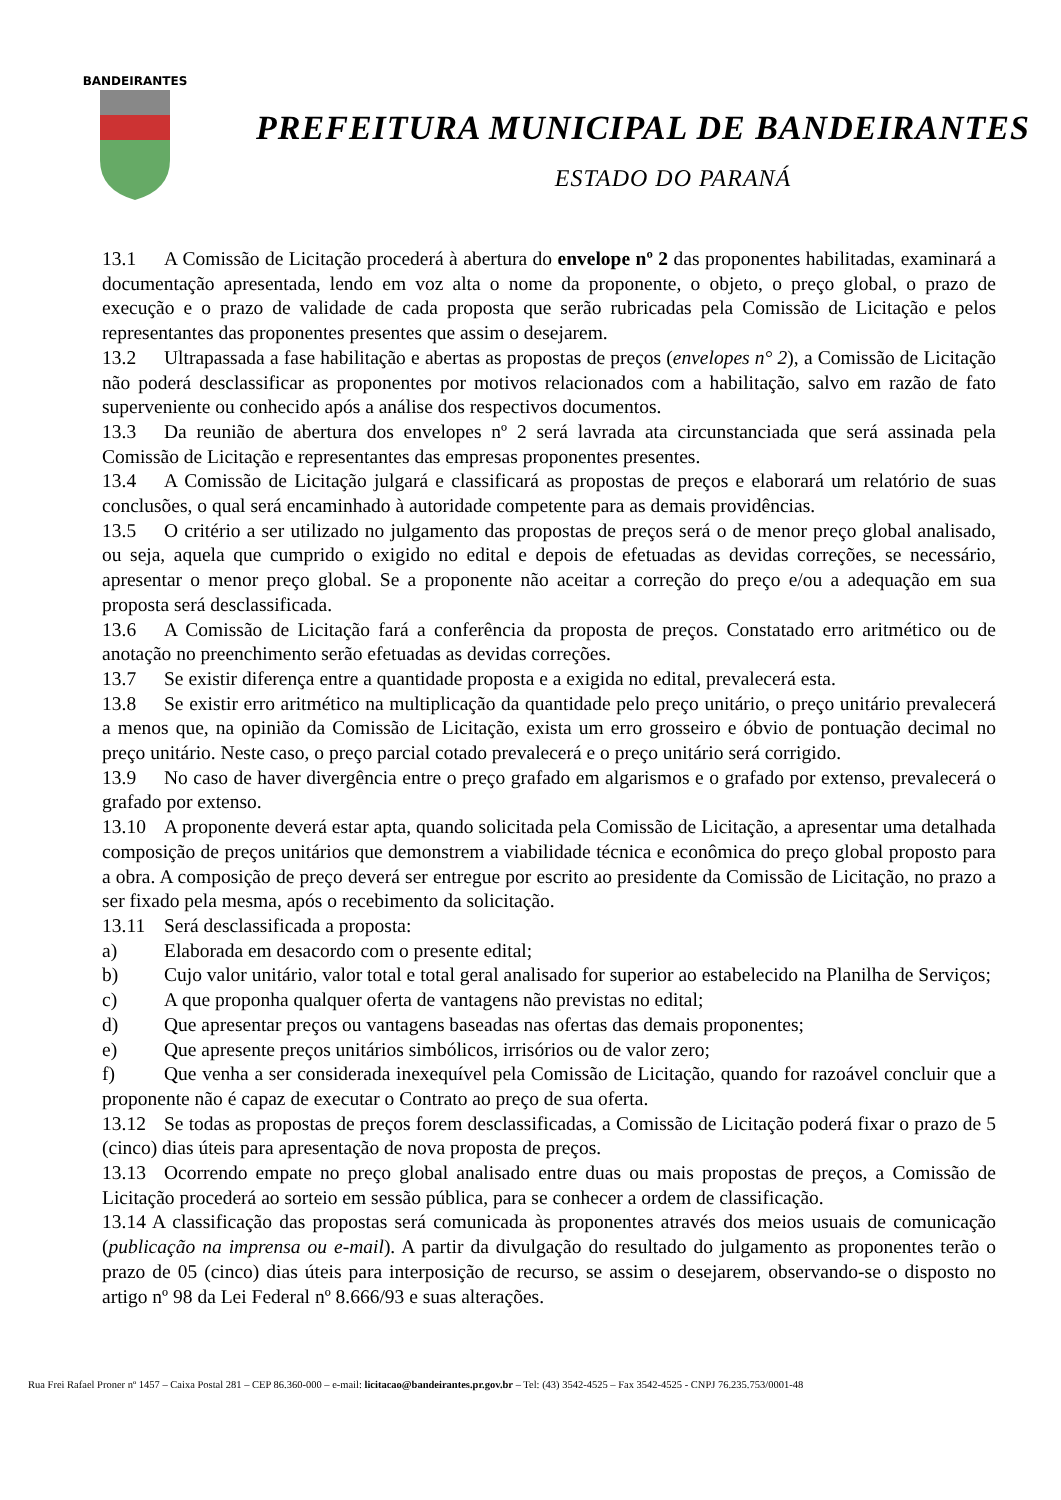BANDEIRANTES
PREFEITURA MUNICIPAL DE BANDEIRANTES
ESTADO DO PARANÁ
13.1 A Comissão de Licitação procederá à abertura do envelope nº 2 das proponentes habilitadas, examinará a documentação apresentada, lendo em voz alta o nome da proponente, o objeto, o preço global, o prazo de execução e o prazo de validade de cada proposta que serão rubricadas pela Comissão de Licitação e pelos representantes das proponentes presentes que assim o desejarem.
13.2 Ultrapassada a fase habilitação e abertas as propostas de preços (envelopes n° 2), a Comissão de Licitação não poderá desclassificar as proponentes por motivos relacionados com a habilitação, salvo em razão de fato superveniente ou conhecido após a análise dos respectivos documentos.
13.3 Da reunião de abertura dos envelopes nº 2 será lavrada ata circunstanciada que será assinada pela Comissão de Licitação e representantes das empresas proponentes presentes.
13.4 A Comissão de Licitação julgará e classificará as propostas de preços e elaborará um relatório de suas conclusões, o qual será encaminhado à autoridade competente para as demais providências.
13.5 O critério a ser utilizado no julgamento das propostas de preços será o de menor preço global analisado, ou seja, aquela que cumprido o exigido no edital e depois de efetuadas as devidas correções, se necessário, apresentar o menor preço global. Se a proponente não aceitar a correção do preço e/ou a adequação em sua proposta será desclassificada.
13.6 A Comissão de Licitação fará a conferência da proposta de preços. Constatado erro aritmético ou de anotação no preenchimento serão efetuadas as devidas correções.
13.7 Se existir diferença entre a quantidade proposta e a exigida no edital, prevalecerá esta.
13.8 Se existir erro aritmético na multiplicação da quantidade pelo preço unitário, o preço unitário prevalecerá a menos que, na opinião da Comissão de Licitação, exista um erro grosseiro e óbvio de pontuação decimal no preço unitário. Neste caso, o preço parcial cotado prevalecerá e o preço unitário será corrigido.
13.9 No caso de haver divergência entre o preço grafado em algarismos e o grafado por extenso, prevalecerá o grafado por extenso.
13.10 A proponente deverá estar apta, quando solicitada pela Comissão de Licitação, a apresentar uma detalhada composição de preços unitários que demonstrem a viabilidade técnica e econômica do preço global proposto para a obra. A composição de preço deverá ser entregue por escrito ao presidente da Comissão de Licitação, no prazo a ser fixado pela mesma, após o recebimento da solicitação.
13.11 Será desclassificada a proposta:
a) Elaborada em desacordo com o presente edital;
b) Cujo valor unitário, valor total e total geral analisado for superior ao estabelecido na Planilha de Serviços;
c) A que proponha qualquer oferta de vantagens não previstas no edital;
d) Que apresentar preços ou vantagens baseadas nas ofertas das demais proponentes;
e) Que apresente preços unitários simbólicos, irrisórios ou de valor zero;
f) Que venha a ser considerada inexequível pela Comissão de Licitação, quando for razoável concluir que a proponente não é capaz de executar o Contrato ao preço de sua oferta.
13.12 Se todas as propostas de preços forem desclassificadas, a Comissão de Licitação poderá fixar o prazo de 5 (cinco) dias úteis para apresentação de nova proposta de preços.
13.13 Ocorrendo empate no preço global analisado entre duas ou mais propostas de preços, a Comissão de Licitação procederá ao sorteio em sessão pública, para se conhecer a ordem de classificação.
13.14 A classificação das propostas será comunicada às proponentes através dos meios usuais de comunicação (publicação na imprensa ou e-mail). A partir da divulgação do resultado do julgamento as proponentes terão o prazo de 05 (cinco) dias úteis para interposição de recurso, se assim o desejarem, observando-se o disposto no artigo nº 98 da Lei Federal nº 8.666/93 e suas alterações.
Rua Frei Rafael Proner nº 1457 – Caixa Postal 281 – CEP 86.360-000 – e-mail: licitacao@bandeirantes.pr.gov.br – Tel: (43) 3542-4525 – Fax 3542-4525 - CNPJ 76.235.753/0001-48